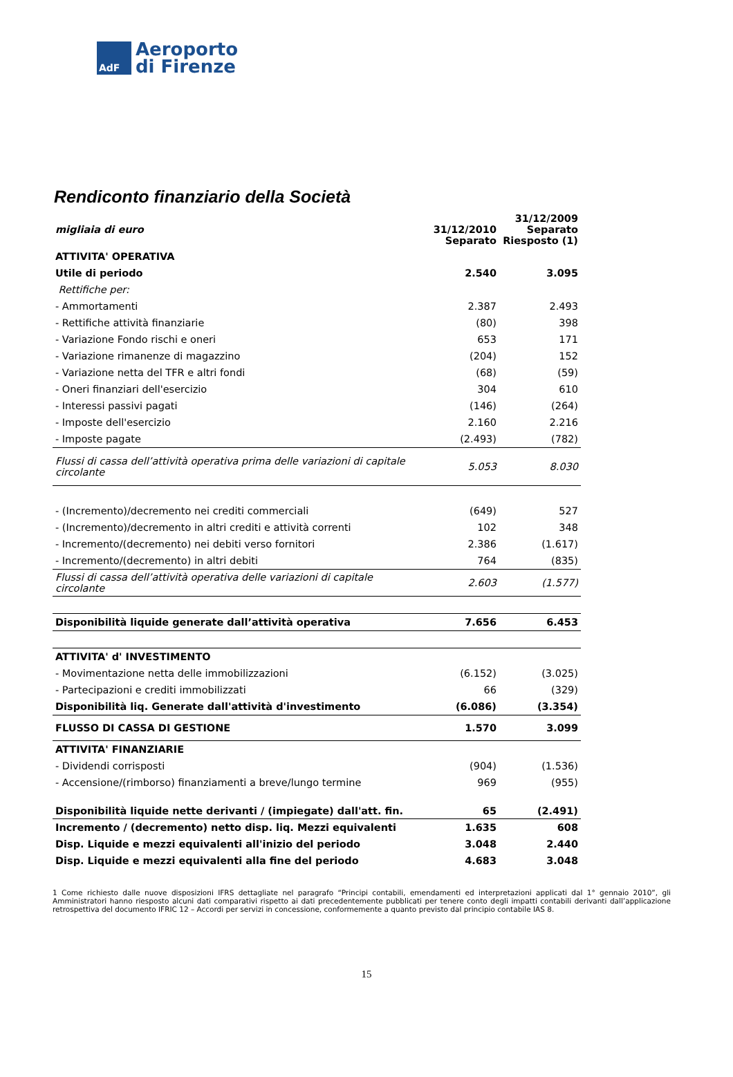AdF
Aeroporto
di Firenze
Rendiconto finanziario della Società
| migliaia di euro | 31/12/2010 Separato | 31/12/2009 Separato Riesposto (1) |
| --- | --- | --- |
| ATTIVITA' OPERATIVA | | |
| Utile di periodo | 2.540 | 3.095 |
| Rettifiche per: | | |
| - Ammortamenti | 2.387 | 2.493 |
| - Rettifiche attività finanziarie | (80) | 398 |
| - Variazione Fondo rischi e oneri | 653 | 171 |
| - Variazione rimanenze di magazzino | (204) | 152 |
| - Variazione netta del TFR e altri fondi | (68) | (59) |
| - Oneri finanziari dell'esercizio | 304 | 610 |
| - Interessi passivi pagati | (146) | (264) |
| - Imposte dell'esercizio | 2.160 | 2.216 |
| - Imposte pagate | (2.493) | (782) |
| Flussi di cassa dell’attività operativa prima delle variazioni di capitale circolante | 5.053 | 8.030 |
| - (Incremento)/decremento nei crediti commerciali | (649) | 527 |
| - (Incremento)/decremento in altri crediti e attività correnti | 102 | 348 |
| - Incremento/(decremento) nei debiti verso fornitori | 2.386 | (1.617) |
| - Incremento/(decremento) in altri debiti | 764 | (835) |
| Flussi di cassa dell’attività operativa delle variazioni di capitale circolante | 2.603 | (1.577) |
| Disponibilità liquide generate dall’attività operativa | 7.656 | 6.453 |
| ATTIVITA' d' INVESTIMENTO | | |
| - Movimentazione netta delle immobilizzazioni | (6.152) | (3.025) |
| - Partecipazioni e crediti immobilizzati | 66 | (329) |
| Disponibilità liq. Generate dall'attività d'investimento | (6.086) | (3.354) |
| FLUSSO DI CASSA DI GESTIONE | 1.570 | 3.099 |
| ATTIVITA' FINANZIARIE | | |
| - Dividendi corrisposti | (904) | (1.536) |
| - Accensione/(rimborso) finanziamenti a breve/lungo termine | 969 | (955) |
| Disponibilità liquide nette derivanti / (impiegate) dall'att. fin. | 65 | (2.491) |
| Incremento / (decremento) netto disp. liq. Mezzi equivalenti | 1.635 | 608 |
| Disp. Liquide e mezzi equivalenti all'inizio del periodo | 3.048 | 2.440 |
| Disp. Liquide e mezzi equivalenti alla fine del periodo | 4.683 | 3.048 |
1 Come richiesto dalle nuove disposizioni IFRS dettagliate nel paragrafo “Principi contabili, emendamenti ed interpretazioni applicati dal 1° gennaio 2010”, gli Amministratori hanno riesposto alcuni dati comparativi rispetto ai dati precedentemente pubblicati per tenere conto degli impatti contabili derivanti dall’applicazione retrospettiva del documento IFRIC 12 – Accordi per servizi in concessione, conformemente a quanto previsto dal principio contabile IAS 8.
15